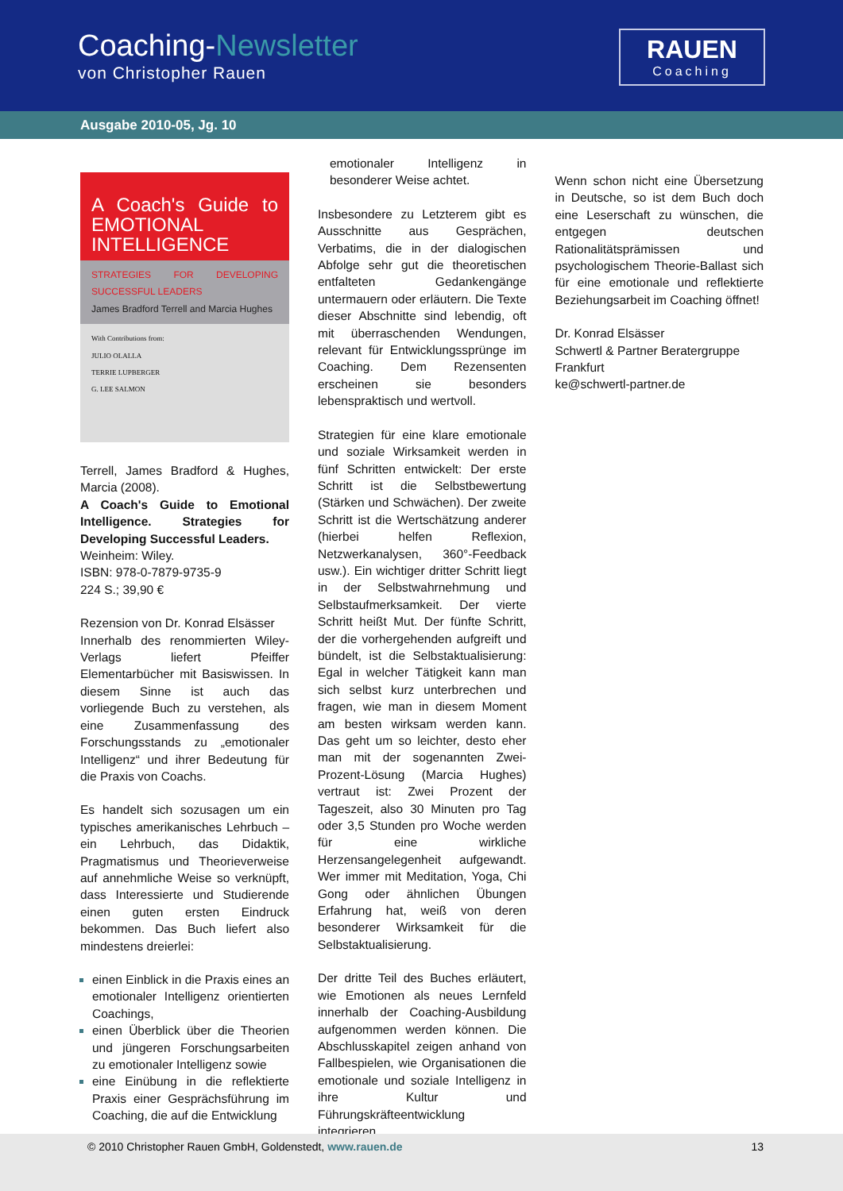Coaching-Newsletter
von Christopher Rauen
RAUEN
Coaching
Ausgabe 2010-05, Jg. 10
A Coach's Guide to EMOTIONAL INTELLIGENCE
STRATEGIES FOR DEVELOPING SUCCESSFUL LEADERS
James Bradford Terrell and Marcia Hughes
With Contributions from:
JULIO OLALLA
TERRIE LUPBERGER
G. LEE SALMON
Terrell, James Bradford & Hughes, Marcia (2008).
A Coach's Guide to Emotional Intelligence. Strategies for Developing Successful Leaders.
Weinheim: Wiley.
ISBN: 978-0-7879-9735-9
224 S.; 39,90 €
Rezension von Dr. Konrad Elsässer
Innerhalb des renommierten Wiley-Verlags liefert Pfeiffer Elementarbücher mit Basiswissen. In diesem Sinne ist auch das vorliegende Buch zu verstehen, als eine Zusammenfassung des Forschungsstands zu „emotionaler Intelligenz“ und ihrer Bedeutung für die Praxis von Coachs.
Es handelt sich sozusagen um ein typisches amerikanisches Lehrbuch – ein Lehrbuch, das Didaktik, Pragmatismus und Theorieverweise auf annehmliche Weise so verknüpft, dass Interessierte und Studierende einen guten ersten Eindruck bekommen. Das Buch liefert also mindestens dreierlei:
einen Einblick in die Praxis eines an emotionaler Intelligenz orientierten Coachings,
einen Überblick über die Theorien und jüngeren Forschungsarbeiten zu emotionaler Intelligenz sowie
eine Einübung in die reflektierte Praxis einer Gesprächsführung im Coaching, die auf die Entwicklung
emotionaler Intelligenz in besonderer Weise achtet.
Insbesondere zu Letzterem gibt es Ausschnitte aus Gesprächen, Verbatims, die in der dialogischen Abfolge sehr gut die theoretischen entfalteten Gedankengänge untermauern oder erläutern. Die Texte dieser Abschnitte sind lebendig, oft mit überraschenden Wendungen, relevant für Entwicklungssprünge im Coaching. Dem Rezensenten erscheinen sie besonders lebenspraktisch und wertvoll.
Strategien für eine klare emotionale und soziale Wirksamkeit werden in fünf Schritten entwickelt: Der erste Schritt ist die Selbstbewertung (Stärken und Schwächen). Der zweite Schritt ist die Wertschätzung anderer (hierbei helfen Reflexion, Netzwerkanalysen, 360°-Feedback usw.). Ein wichtiger dritter Schritt liegt in der Selbstwahrnehmung und Selbstaufmerksamkeit. Der vierte Schritt heißt Mut. Der fünfte Schritt, der die vorhergehenden aufgreift und bündelt, ist die Selbstaktualisierung: Egal in welcher Tätigkeit kann man sich selbst kurz unterbrechen und fragen, wie man in diesem Moment am besten wirksam werden kann. Das geht um so leichter, desto eher man mit der sogenannten Zwei-Prozent-Lösung (Marcia Hughes) vertraut ist: Zwei Prozent der Tageszeit, also 30 Minuten pro Tag oder 3,5 Stunden pro Woche werden für eine wirkliche Herzensangelegenheit aufgewandt. Wer immer mit Meditation, Yoga, Chi Gong oder ähnlichen Übungen Erfahrung hat, weiß von deren besonderer Wirksamkeit für die Selbstaktualisierung.
Der dritte Teil des Buches erläutert, wie Emotionen als neues Lernfeld innerhalb der Coaching-Ausbildung aufgenommen werden können. Die Abschlusskapitel zeigen anhand von Fallbespielen, wie Organisationen die emotionale und soziale Intelligenz in ihre Kultur und Führungskräfteentwicklung integrieren.
Wenn schon nicht eine Übersetzung in Deutsche, so ist dem Buch doch eine Leserschaft zu wünschen, die entgegen deutschen Rationalitätsprämissen und psychologischem Theorie-Ballast sich für eine emotionale und reflektierte Beziehungsarbeit im Coaching öffnet!
Dr. Konrad Elsässer
Schwertl & Partner Beratergruppe
Frankfurt
ke@schwertl-partner.de
© 2010 Christopher Rauen GmbH, Goldenstedt, www.rauen.de 13